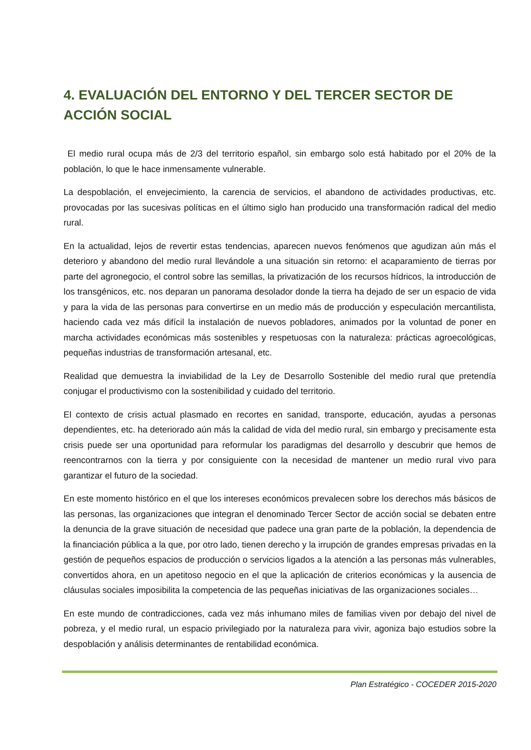4. EVALUACIÓN DEL ENTORNO Y DEL TERCER SECTOR DE ACCIÓN SOCIAL
El medio rural ocupa más de 2/3 del territorio español, sin embargo solo está habitado por el 20% de la población, lo que le hace inmensamente vulnerable.
La despoblación, el envejecimiento, la carencia de servicios, el abandono de actividades productivas, etc. provocadas por las sucesivas políticas en el último siglo han producido una transformación radical del medio rural.
En la actualidad, lejos de revertir estas tendencias, aparecen nuevos fenómenos que agudizan aún más el deterioro y abandono del medio rural llevándole a una situación sin retorno: el acaparamiento de tierras por parte del agronegocio, el control sobre las semillas, la privatización de los recursos hídricos, la introducción de los transgénicos, etc. nos deparan un panorama desolador donde la tierra ha dejado de ser un espacio de vida y para la vida de las personas para convertirse en un medio más de producción y especulación mercantilista, haciendo cada vez más difícil la instalación de nuevos pobladores, animados por la voluntad de poner en marcha actividades económicas más sostenibles y respetuosas con la naturaleza: prácticas agroecológicas, pequeñas industrias de transformación artesanal, etc.
Realidad que demuestra la inviabilidad de la Ley de Desarrollo Sostenible del medio rural que pretendía conjugar el productivismo con la sostenibilidad y cuidado del territorio.
El contexto de crisis actual plasmado en recortes en sanidad, transporte, educación, ayudas a personas dependientes, etc. ha deteriorado aún más la calidad de vida del medio rural, sin embargo y precisamente esta crisis puede ser una oportunidad para reformular los paradigmas del desarrollo y descubrir que hemos de reencontrarnos con la tierra y por consiguiente con la necesidad de mantener un medio rural vivo para garantizar el futuro de la sociedad.
En este momento histórico en el que los intereses económicos prevalecen sobre los derechos más básicos de las personas, las organizaciones que integran el denominado Tercer Sector de acción social se debaten entre la denuncia de la grave situación de necesidad que padece una gran parte de la población, la dependencia de la financiación pública a la que, por otro lado, tienen derecho y la irrupción de grandes empresas privadas en la gestión de pequeños espacios de producción o servicios ligados a la atención a las personas más vulnerables, convertidos ahora, en un apetitoso negocio en el que la aplicación de criterios económicas y la ausencia de cláusulas sociales imposibilita la competencia de las pequeñas iniciativas de las organizaciones sociales…
En este mundo de contradicciones, cada vez más inhumano miles de familias viven por debajo del nivel de pobreza, y el medio rural, un espacio privilegiado por la naturaleza para vivir, agoniza bajo estudios sobre la despoblación y análisis determinantes de rentabilidad económica.
Plan Estratégico - COCEDER 2015-2020